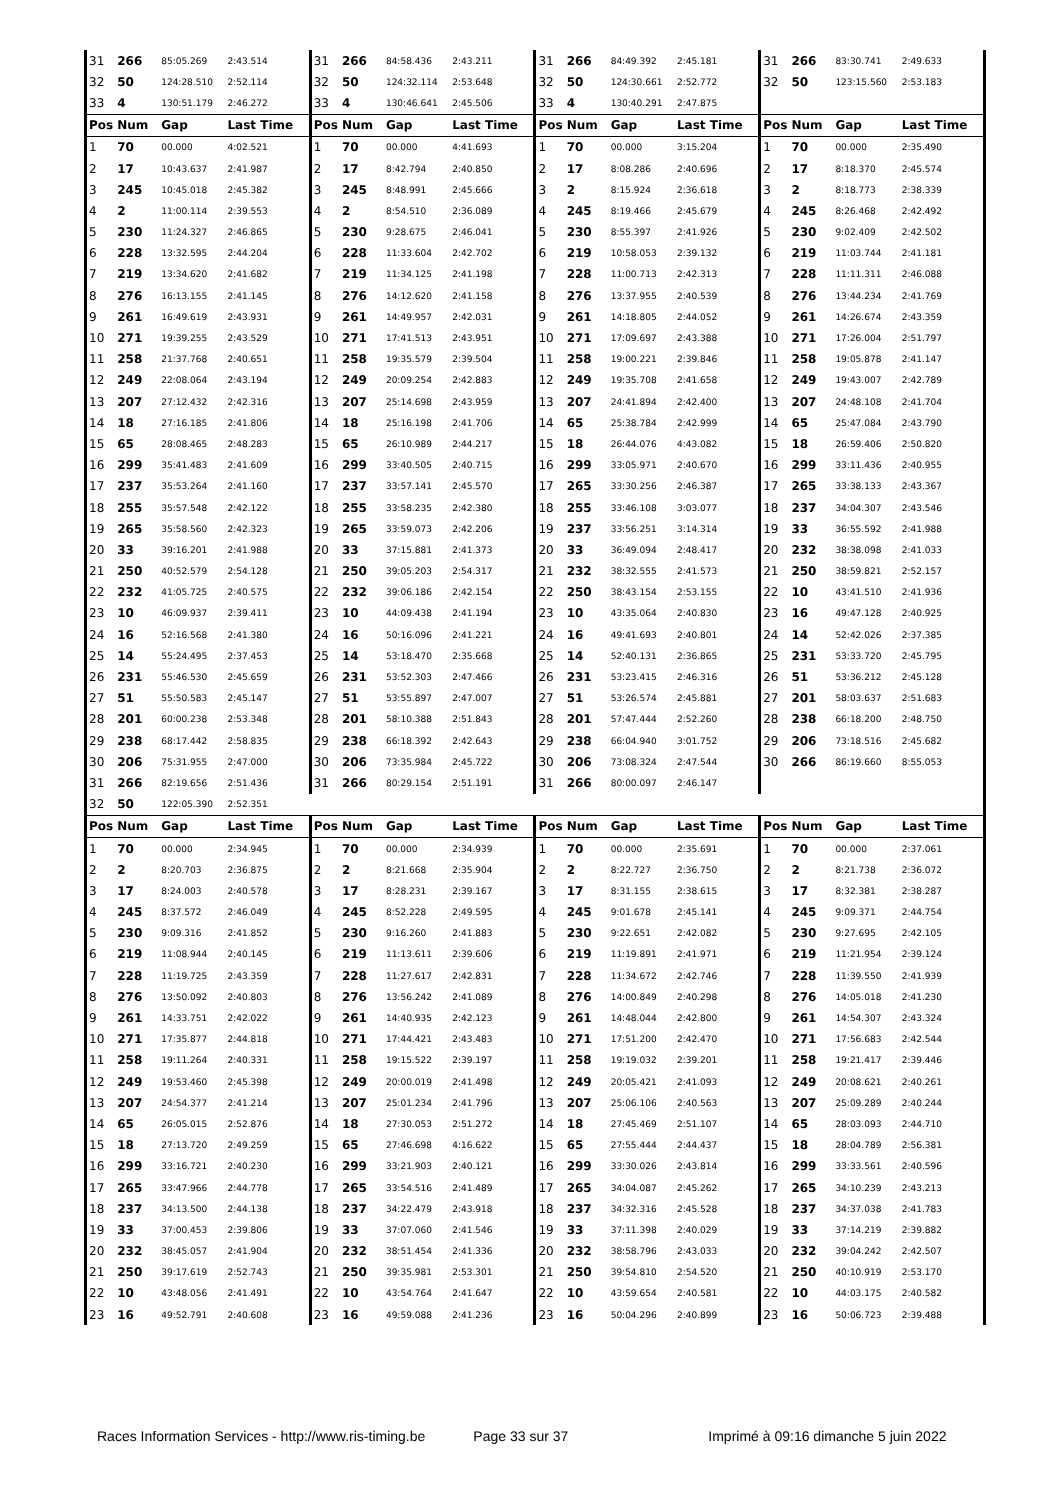| 31 | 266 | 85:05.269 | 2:43.514 | 31 | 266 | 84:58.436 | 2:43.211 | 31 | 266 | 84:49.392 | 2:45.181 | 31 | 266 | 83:30.741 | 2:49.633 |
| 32 | 50 | 124:28.510 | 2:52.114 | 32 | 50 | 124:32.114 | 2:53.648 | 32 | 50 | 124:30.661 | 2:52.772 | 32 | 50 | 123:15.560 | 2:53.183 |
| 33 | 4 | 130:51.179 | 2:46.272 | 33 | 4 | 130:46.641 | 2:45.506 | 33 | 4 | 130:40.291 | 2:47.875 | | | | |
| Pos | Num | Gap | Last Time | Pos | Num | Gap | Last Time | Pos | Num | Gap | Last Time | Pos | Num | Gap | Last Time |
| 1 | 70 | 00.000 | 4:02.521 | 1 | 70 | 00.000 | 4:41.693 | 1 | 70 | 00.000 | 3:15.204 | 1 | 70 | 00.000 | 2:35.490 |
| 2 | 17 | 10:43.637 | 2:41.987 | 2 | 17 | 8:42.794 | 2:40.850 | 2 | 17 | 8:08.286 | 2:40.696 | 2 | 17 | 8:18.370 | 2:45.574 |
| 3 | 245 | 10:45.018 | 2:45.382 | 3 | 245 | 8:48.991 | 2:45.666 | 3 | 2 | 8:15.924 | 2:36.618 | 3 | 2 | 8:18.773 | 2:38.339 |
| 4 | 2 | 11:00.114 | 2:39.553 | 4 | 2 | 8:54.510 | 2:36.089 | 4 | 245 | 8:19.466 | 2:45.679 | 4 | 245 | 8:26.468 | 2:42.492 |
| 5 | 230 | 11:24.327 | 2:46.865 | 5 | 230 | 9:28.675 | 2:46.041 | 5 | 230 | 8:55.397 | 2:41.926 | 5 | 230 | 9:02.409 | 2:42.502 |
| 6 | 228 | 13:32.595 | 2:44.204 | 6 | 228 | 11:33.604 | 2:42.702 | 6 | 219 | 10:58.053 | 2:39.132 | 6 | 219 | 11:03.744 | 2:41.181 |
| 7 | 219 | 13:34.620 | 2:41.682 | 7 | 219 | 11:34.125 | 2:41.198 | 7 | 228 | 11:00.713 | 2:42.313 | 7 | 228 | 11:11.311 | 2:46.088 |
| 8 | 276 | 16:13.155 | 2:41.145 | 8 | 276 | 14:12.620 | 2:41.158 | 8 | 276 | 13:37.955 | 2:40.539 | 8 | 276 | 13:44.234 | 2:41.769 |
| 9 | 261 | 16:49.619 | 2:43.931 | 9 | 261 | 14:49.957 | 2:42.031 | 9 | 261 | 14:18.805 | 2:44.052 | 9 | 261 | 14:26.674 | 2:43.359 |
| 10 | 271 | 19:39.255 | 2:43.529 | 10 | 271 | 17:41.513 | 2:43.951 | 10 | 271 | 17:09.697 | 2:43.388 | 10 | 271 | 17:26.004 | 2:51.797 |
| 11 | 258 | 21:37.768 | 2:40.651 | 11 | 258 | 19:35.579 | 2:39.504 | 11 | 258 | 19:00.221 | 2:39.846 | 11 | 258 | 19:05.878 | 2:41.147 |
| 12 | 249 | 22:08.064 | 2:43.194 | 12 | 249 | 20:09.254 | 2:42.883 | 12 | 249 | 19:35.708 | 2:41.658 | 12 | 249 | 19:43.007 | 2:42.789 |
| 13 | 207 | 27:12.432 | 2:42.316 | 13 | 207 | 25:14.698 | 2:43.959 | 13 | 207 | 24:41.894 | 2:42.400 | 13 | 207 | 24:48.108 | 2:41.704 |
| 14 | 18 | 27:16.185 | 2:41.806 | 14 | 18 | 25:16.198 | 2:41.706 | 14 | 65 | 25:38.784 | 2:42.999 | 14 | 65 | 25:47.084 | 2:43.790 |
| 15 | 65 | 28:08.465 | 2:48.283 | 15 | 65 | 26:10.989 | 2:44.217 | 15 | 18 | 26:44.076 | 4:43.082 | 15 | 18 | 26:59.406 | 2:50.820 |
| 16 | 299 | 35:41.483 | 2:41.609 | 16 | 299 | 33:40.505 | 2:40.715 | 16 | 299 | 33:05.971 | 2:40.670 | 16 | 299 | 33:11.436 | 2:40.955 |
| 17 | 237 | 35:53.264 | 2:41.160 | 17 | 237 | 33:57.141 | 2:45.570 | 17 | 265 | 33:30.256 | 2:46.387 | 17 | 265 | 33:38.133 | 2:43.367 |
| 18 | 255 | 35:57.548 | 2:42.122 | 18 | 255 | 33:58.235 | 2:42.380 | 18 | 255 | 33:46.108 | 3:03.077 | 18 | 237 | 34:04.307 | 2:43.546 |
| 19 | 265 | 35:58.560 | 2:42.323 | 19 | 265 | 33:59.073 | 2:42.206 | 19 | 237 | 33:56.251 | 3:14.314 | 19 | 33 | 36:55.592 | 2:41.988 |
| 20 | 33 | 39:16.201 | 2:41.988 | 20 | 33 | 37:15.881 | 2:41.373 | 20 | 33 | 36:49.094 | 2:48.417 | 20 | 232 | 38:38.098 | 2:41.033 |
| 21 | 250 | 40:52.579 | 2:54.128 | 21 | 250 | 39:05.203 | 2:54.317 | 21 | 232 | 38:32.555 | 2:41.573 | 21 | 250 | 38:59.821 | 2:52.157 |
| 22 | 232 | 41:05.725 | 2:40.575 | 22 | 232 | 39:06.186 | 2:42.154 | 22 | 250 | 38:43.154 | 2:53.155 | 22 | 10 | 43:41.510 | 2:41.936 |
| 23 | 10 | 46:09.937 | 2:39.411 | 23 | 10 | 44:09.438 | 2:41.194 | 23 | 10 | 43:35.064 | 2:40.830 | 23 | 16 | 49:47.128 | 2:40.925 |
| 24 | 16 | 52:16.568 | 2:41.380 | 24 | 16 | 50:16.096 | 2:41.221 | 24 | 16 | 49:41.693 | 2:40.801 | 24 | 14 | 52:42.026 | 2:37.385 |
| 25 | 14 | 55:24.495 | 2:37.453 | 25 | 14 | 53:18.470 | 2:35.668 | 25 | 14 | 52:40.131 | 2:36.865 | 25 | 231 | 53:33.720 | 2:45.795 |
| 26 | 231 | 55:46.530 | 2:45.659 | 26 | 231 | 53:52.303 | 2:47.466 | 26 | 231 | 53:23.415 | 2:46.316 | 26 | 51 | 53:36.212 | 2:45.128 |
| 27 | 51 | 55:50.583 | 2:45.147 | 27 | 51 | 53:55.897 | 2:47.007 | 27 | 51 | 53:26.574 | 2:45.881 | 27 | 201 | 58:03.637 | 2:51.683 |
| 28 | 201 | 60:00.238 | 2:53.348 | 28 | 201 | 58:10.388 | 2:51.843 | 28 | 201 | 57:47.444 | 2:52.260 | 28 | 238 | 66:18.200 | 2:48.750 |
| 29 | 238 | 68:17.442 | 2:58.835 | 29 | 238 | 66:18.392 | 2:42.643 | 29 | 238 | 66:04.940 | 3:01.752 | 29 | 206 | 73:18.516 | 2:45.682 |
| 30 | 206 | 75:31.955 | 2:47.000 | 30 | 206 | 73:35.984 | 2:45.722 | 30 | 206 | 73:08.324 | 2:47.544 | 30 | 266 | 86:19.660 | 8:55.053 |
| 31 | 266 | 82:19.656 | 2:51.436 | 31 | 266 | 80:29.154 | 2:51.191 | 31 | 266 | 80:00.097 | 2:46.147 | | | | |
| 32 | 50 | 122:05.390 | 2:52.351 | | | | | | | | | | | | |
| Pos | Num | Gap | Last Time | Pos | Num | Gap | Last Time | Pos | Num | Gap | Last Time | Pos | Num | Gap | Last Time |
| 1 | 70 | 00.000 | 2:34.945 | 1 | 70 | 00.000 | 2:34.939 | 1 | 70 | 00.000 | 2:35.691 | 1 | 70 | 00.000 | 2:37.061 |
| 2 | 2 | 8:20.703 | 2:36.875 | 2 | 2 | 8:21.668 | 2:35.904 | 2 | 2 | 8:22.727 | 2:36.750 | 2 | 2 | 8:21.738 | 2:36.072 |
| 3 | 17 | 8:24.003 | 2:40.578 | 3 | 17 | 8:28.231 | 2:39.167 | 3 | 17 | 8:31.155 | 2:38.615 | 3 | 17 | 8:32.381 | 2:38.287 |
| 4 | 245 | 8:37.572 | 2:46.049 | 4 | 245 | 8:52.228 | 2:49.595 | 4 | 245 | 9:01.678 | 2:45.141 | 4 | 245 | 9:09.371 | 2:44.754 |
| 5 | 230 | 9:09.316 | 2:41.852 | 5 | 230 | 9:16.260 | 2:41.883 | 5 | 230 | 9:22.651 | 2:42.082 | 5 | 230 | 9:27.695 | 2:42.105 |
| 6 | 219 | 11:08.944 | 2:40.145 | 6 | 219 | 11:13.611 | 2:39.606 | 6 | 219 | 11:19.891 | 2:41.971 | 6 | 219 | 11:21.954 | 2:39.124 |
| 7 | 228 | 11:19.725 | 2:43.359 | 7 | 228 | 11:27.617 | 2:42.831 | 7 | 228 | 11:34.672 | 2:42.746 | 7 | 228 | 11:39.550 | 2:41.939 |
| 8 | 276 | 13:50.092 | 2:40.803 | 8 | 276 | 13:56.242 | 2:41.089 | 8 | 276 | 14:00.849 | 2:40.298 | 8 | 276 | 14:05.018 | 2:41.230 |
| 9 | 261 | 14:33.751 | 2:42.022 | 9 | 261 | 14:40.935 | 2:42.123 | 9 | 261 | 14:48.044 | 2:42.800 | 9 | 261 | 14:54.307 | 2:43.324 |
| 10 | 271 | 17:35.877 | 2:44.818 | 10 | 271 | 17:44.421 | 2:43.483 | 10 | 271 | 17:51.200 | 2:42.470 | 10 | 271 | 17:56.683 | 2:42.544 |
| 11 | 258 | 19:11.264 | 2:40.331 | 11 | 258 | 19:15.522 | 2:39.197 | 11 | 258 | 19:19.032 | 2:39.201 | 11 | 258 | 19:21.417 | 2:39.446 |
| 12 | 249 | 19:53.460 | 2:45.398 | 12 | 249 | 20:00.019 | 2:41.498 | 12 | 249 | 20:05.421 | 2:41.093 | 12 | 249 | 20:08.621 | 2:40.261 |
| 13 | 207 | 24:54.377 | 2:41.214 | 13 | 207 | 25:01.234 | 2:41.796 | 13 | 207 | 25:06.106 | 2:40.563 | 13 | 207 | 25:09.289 | 2:40.244 |
| 14 | 65 | 26:05.015 | 2:52.876 | 14 | 18 | 27:30.053 | 2:51.272 | 14 | 18 | 27:45.469 | 2:51.107 | 14 | 65 | 28:03.093 | 2:44.710 |
| 15 | 18 | 27:13.720 | 2:49.259 | 15 | 65 | 27:46.698 | 4:16.622 | 15 | 65 | 27:55.444 | 2:44.437 | 15 | 18 | 28:04.789 | 2:56.381 |
| 16 | 299 | 33:16.721 | 2:40.230 | 16 | 299 | 33:21.903 | 2:40.121 | 16 | 299 | 33:30.026 | 2:43.814 | 16 | 299 | 33:33.561 | 2:40.596 |
| 17 | 265 | 33:47.966 | 2:44.778 | 17 | 265 | 33:54.516 | 2:41.489 | 17 | 265 | 34:04.087 | 2:45.262 | 17 | 265 | 34:10.239 | 2:43.213 |
| 18 | 237 | 34:13.500 | 2:44.138 | 18 | 237 | 34:22.479 | 2:43.918 | 18 | 237 | 34:32.316 | 2:45.528 | 18 | 237 | 34:37.038 | 2:41.783 |
| 19 | 33 | 37:00.453 | 2:39.806 | 19 | 33 | 37:07.060 | 2:41.546 | 19 | 33 | 37:11.398 | 2:40.029 | 19 | 33 | 37:14.219 | 2:39.882 |
| 20 | 232 | 38:45.057 | 2:41.904 | 20 | 232 | 38:51.454 | 2:41.336 | 20 | 232 | 38:58.796 | 2:43.033 | 20 | 232 | 39:04.242 | 2:42.507 |
| 21 | 250 | 39:17.619 | 2:52.743 | 21 | 250 | 39:35.981 | 2:53.301 | 21 | 250 | 39:54.810 | 2:54.520 | 21 | 250 | 40:10.919 | 2:53.170 |
| 22 | 10 | 43:48.056 | 2:41.491 | 22 | 10 | 43:54.764 | 2:41.647 | 22 | 10 | 43:59.654 | 2:40.581 | 22 | 10 | 44:03.175 | 2:40.582 |
| 23 | 16 | 49:52.791 | 2:40.608 | 23 | 16 | 49:59.088 | 2:41.236 | 23 | 16 | 50:04.296 | 2:40.899 | 23 | 16 | 50:06.723 | 2:39.488 |
Races Information Services - http://www.ris-timing.be Page 33 sur 37 Imprimé à 09:16 dimanche 5 juin 2022